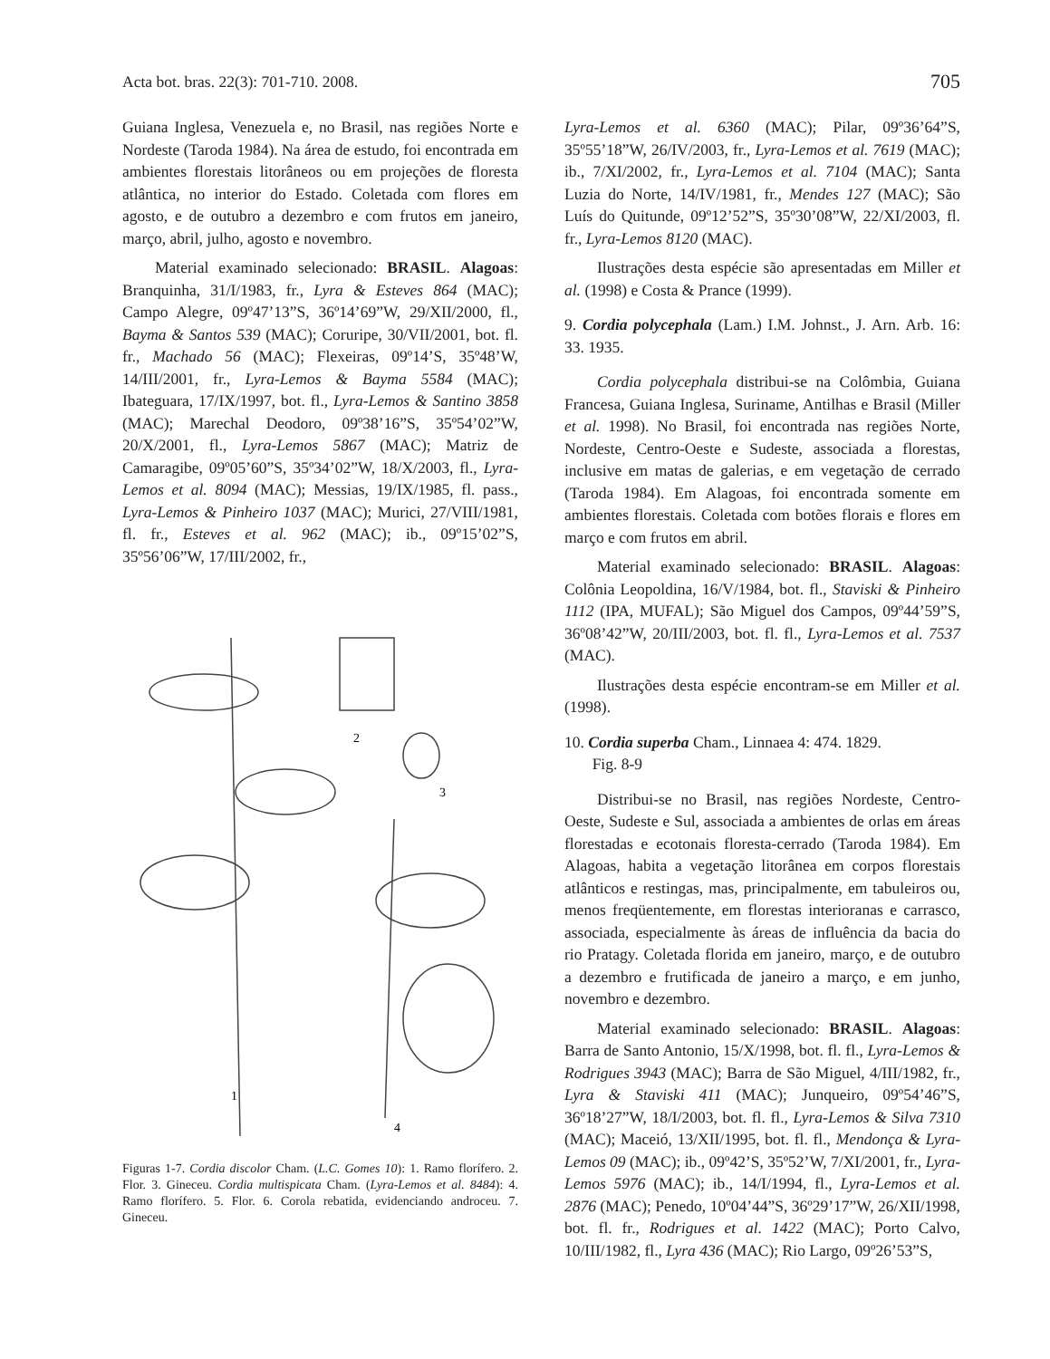Acta bot. bras. 22(3): 701-710. 2008. 705
Guiana Inglesa, Venezuela e, no Brasil, nas regiões Norte e Nordeste (Taroda 1984). Na área de estudo, foi encontrada em ambientes florestais litorâneos ou em projeções de floresta atlântica, no interior do Estado. Coletada com flores em agosto, e de outubro a dezembro e com frutos em janeiro, março, abril, julho, agosto e novembro.
Material examinado selecionado: BRASIL. Alagoas: Branquinha, 31/I/1983, fr., Lyra & Esteves 864 (MAC); Campo Alegre, 09º47’13”S, 36º14’69”W, 29/XII/2000, fl., Bayma & Santos 539 (MAC); Coruripe, 30/VII/2001, bot. fl. fr., Machado 56 (MAC); Flexeiras, 09º14’S, 35º48’W, 14/III/2001, fr., Lyra-Lemos & Bayma 5584 (MAC); Ibateguara, 17/IX/1997, bot. fl., Lyra-Lemos & Santino 3858 (MAC); Marechal Deodoro, 09º38’16”S, 35º54’02”W, 20/X/2001, fl., Lyra-Lemos 5867 (MAC); Matriz de Camaragibe, 09º05’60”S, 35º34’02”W, 18/X/2003, fl., Lyra-Lemos et al. 8094 (MAC); Messias, 19/IX/1985, fl. pass., Lyra-Lemos & Pinheiro 1037 (MAC); Murici, 27/VIII/1981, fl. fr., Esteves et al. 962 (MAC); ib., 09º15’02”S, 35º56’06”W, 17/III/2002, fr.,
2
3
1
4
Figuras 1-7. Cordia discolor Cham. (L.C. Gomes 10): 1. Ramo florífero. 2. Flor. 3. Gineceu. Cordia multispicata Cham. (Lyra-Lemos et al. 8484): 4. Ramo florífero. 5. Flor. 6. Corola rebatida, evidenciando androceu. 7. Gineceu.
Lyra-Lemos et al. 6360 (MAC); Pilar, 09º36’64”S, 35º55’18”W, 26/IV/2003, fr., Lyra-Lemos et al. 7619 (MAC); ib., 7/XI/2002, fr., Lyra-Lemos et al. 7104 (MAC); Santa Luzia do Norte, 14/IV/1981, fr., Mendes 127 (MAC); São Luís do Quitunde, 09º12’52”S, 35º30’08”W, 22/XI/2003, fl. fr., Lyra-Lemos 8120 (MAC).
Ilustrações desta espécie são apresentadas em Miller et al. (1998) e Costa & Prance (1999).
9. Cordia polycephala (Lam.) I.M. Johnst., J. Arn. Arb. 16: 33. 1935.
Cordia polycephala distribui-se na Colômbia, Guiana Francesa, Guiana Inglesa, Suriname, Antilhas e Brasil (Miller et al. 1998). No Brasil, foi encontrada nas regiões Norte, Nordeste, Centro-Oeste e Sudeste, associada a florestas, inclusive em matas de galerias, e em vegetação de cerrado (Taroda 1984). Em Alagoas, foi encontrada somente em ambientes florestais. Coletada com botões florais e flores em março e com frutos em abril.
Material examinado selecionado: BRASIL. Alagoas: Colônia Leopoldina, 16/V/1984, bot. fl., Staviski & Pinheiro 1112 (IPA, MUFAL); São Miguel dos Campos, 09º44’59”S, 36º08’42”W, 20/III/2003, bot. fl. fl., Lyra-Lemos et al. 7537 (MAC).
Ilustrações desta espécie encontram-se em Miller et al. (1998).
10. Cordia superba Cham., Linnaea 4: 474. 1829.
Fig. 8-9
Distribui-se no Brasil, nas regiões Nordeste, Centro-Oeste, Sudeste e Sul, associada a ambientes de orlas em áreas florestadas e ecotonais floresta-cerrado (Taroda 1984). Em Alagoas, habita a vegetação litorânea em corpos florestais atlânticos e restingas, mas, principalmente, em tabuleiros ou, menos freqüentemente, em florestas interioranas e carrasco, associada, especialmente às áreas de influência da bacia do rio Pratagy. Coletada florida em janeiro, março, e de outubro a dezembro e frutificada de janeiro a março, e em junho, novembro e dezembro.
Material examinado selecionado: BRASIL. Alagoas: Barra de Santo Antonio, 15/X/1998, bot. fl. fl., Lyra-Lemos & Rodrigues 3943 (MAC); Barra de São Miguel, 4/III/1982, fr., Lyra & Staviski 411 (MAC); Junqueiro, 09º54’46”S, 36º18’27”W, 18/I/2003, bot. fl. fl., Lyra-Lemos & Silva 7310 (MAC); Maceió, 13/XII/1995, bot. fl. fl., Mendonça & Lyra-Lemos 09 (MAC); ib., 09º42’S, 35º52’W, 7/XI/2001, fr., Lyra-Lemos 5976 (MAC); ib., 14/I/1994, fl., Lyra-Lemos et al. 2876 (MAC); Penedo, 10º04’44”S, 36º29’17”W, 26/XII/1998, bot. fl. fr., Rodrigues et al. 1422 (MAC); Porto Calvo, 10/III/1982, fl., Lyra 436 (MAC); Rio Largo, 09º26’53”S,